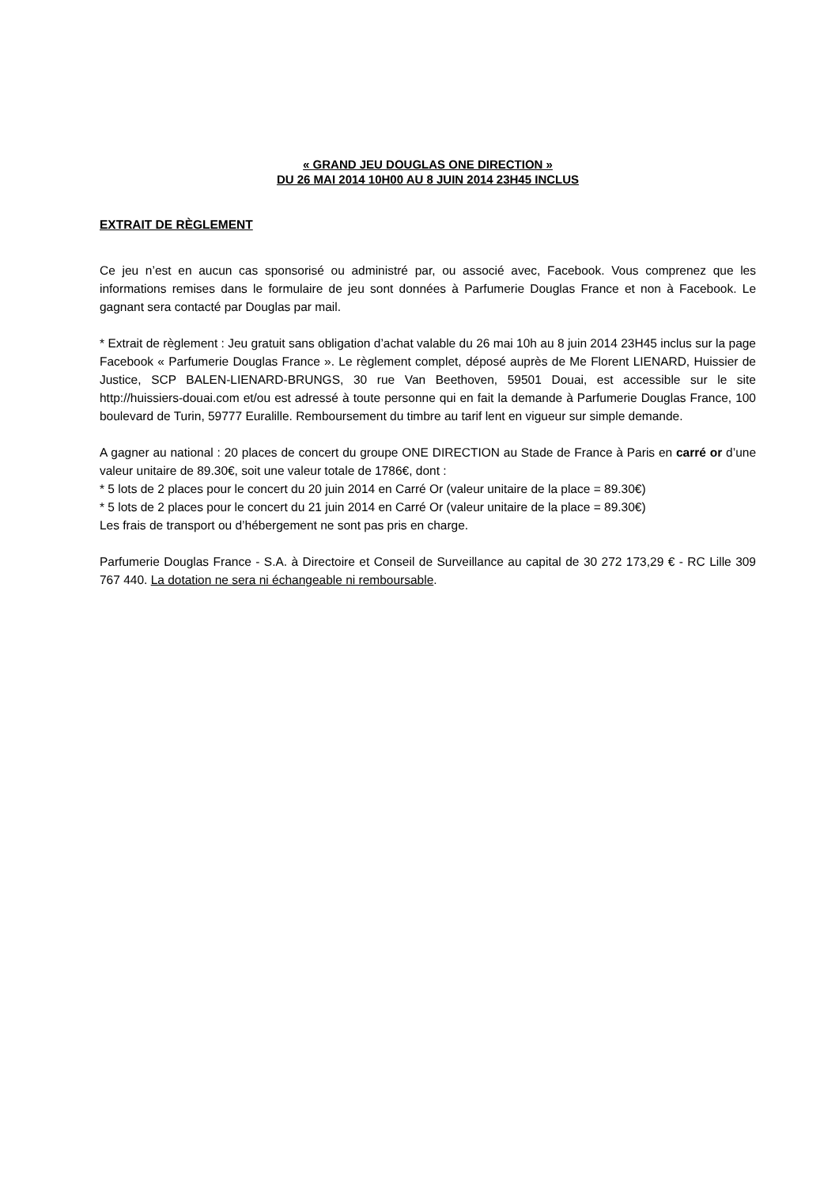« GRAND JEU DOUGLAS ONE DIRECTION »
DU 26 MAI 2014 10H00 AU 8 JUIN 2014 23H45 INCLUS
EXTRAIT DE RÈGLEMENT
Ce jeu n’est en aucun cas sponsorisé ou administré par, ou associé avec, Facebook. Vous comprenez que les informations remises dans le formulaire de jeu sont données à Parfumerie Douglas France et non à Facebook. Le gagnant sera contacté par Douglas par mail.
* Extrait de règlement : Jeu gratuit sans obligation d’achat valable du 26 mai 10h au 8 juin 2014 23H45 inclus sur la page Facebook « Parfumerie Douglas France ». Le règlement complet, déposé auprès de Me Florent LIENARD, Huissier de Justice, SCP BALEN-LIENARD-BRUNGS, 30 rue Van Beethoven, 59501 Douai, est accessible sur le site http://huissiers-douai.com et/ou est adressé à toute personne qui en fait la demande à Parfumerie Douglas France, 100 boulevard de Turin, 59777 Euralille. Remboursement du timbre au tarif lent en vigueur sur simple demande.
A gagner au national : 20 places de concert du groupe ONE DIRECTION au Stade de France à Paris en carré or d’une valeur unitaire de 89.30€, soit une valeur totale de 1786€, dont :
* 5 lots de 2 places pour le concert du 20 juin 2014 en Carré Or (valeur unitaire de la place = 89.30€)
* 5 lots de 2 places pour le concert du 21 juin 2014 en Carré Or (valeur unitaire de la place = 89.30€)
Les frais de transport ou d’hébergement ne sont pas pris en charge.
Parfumerie Douglas France - S.A. à Directoire et Conseil de Surveillance au capital de 30 272 173,29 € - RC Lille 309 767 440. La dotation ne sera ni échangeable ni remboursable.